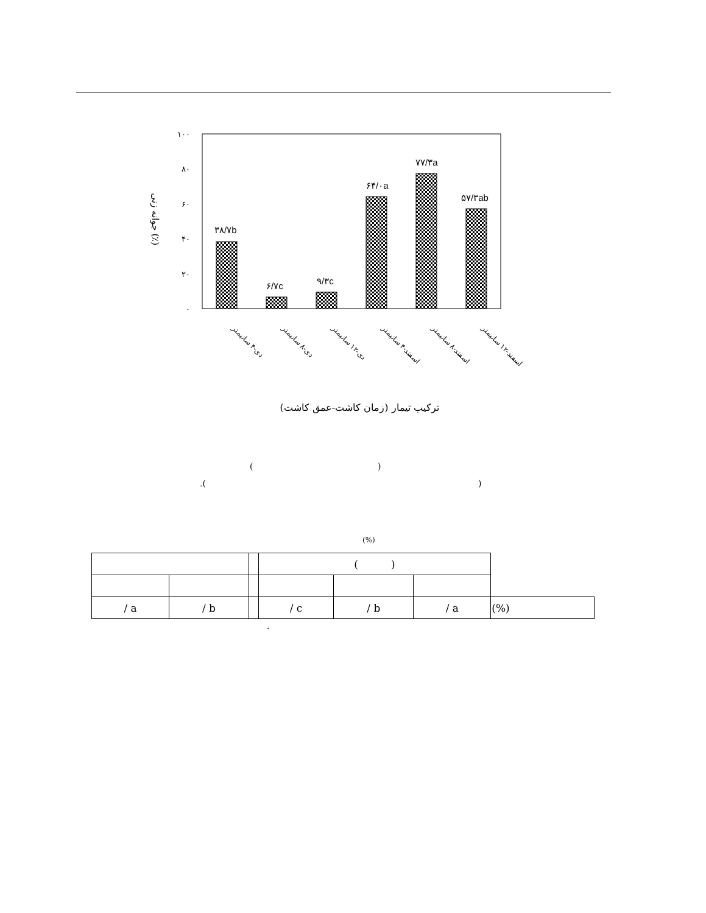۱۰۰
۸۰
۶۰
۴۰
۲۰
۰
۳۸/۷b
۶/۷c
۹/۳c
۶۴/۰a
۷۷/۳a
۵۷/۳ab
جوانه زنی (٪)
دی-۴ سانیمتر
دی-۸ سانیمتر
دی-۱۲ سانیمتر
اسفند-۴ سانیمتر
اسفند-۸ سانیمتر
اسفند-۱۲ سانیمتر
ترکیب تیمار (زمان کاشت-عمق کاشت)
( )
.( )
(%)
| | | | ( ) | | | |
| / a | / b | | / c | / b | / a | (%) |
.